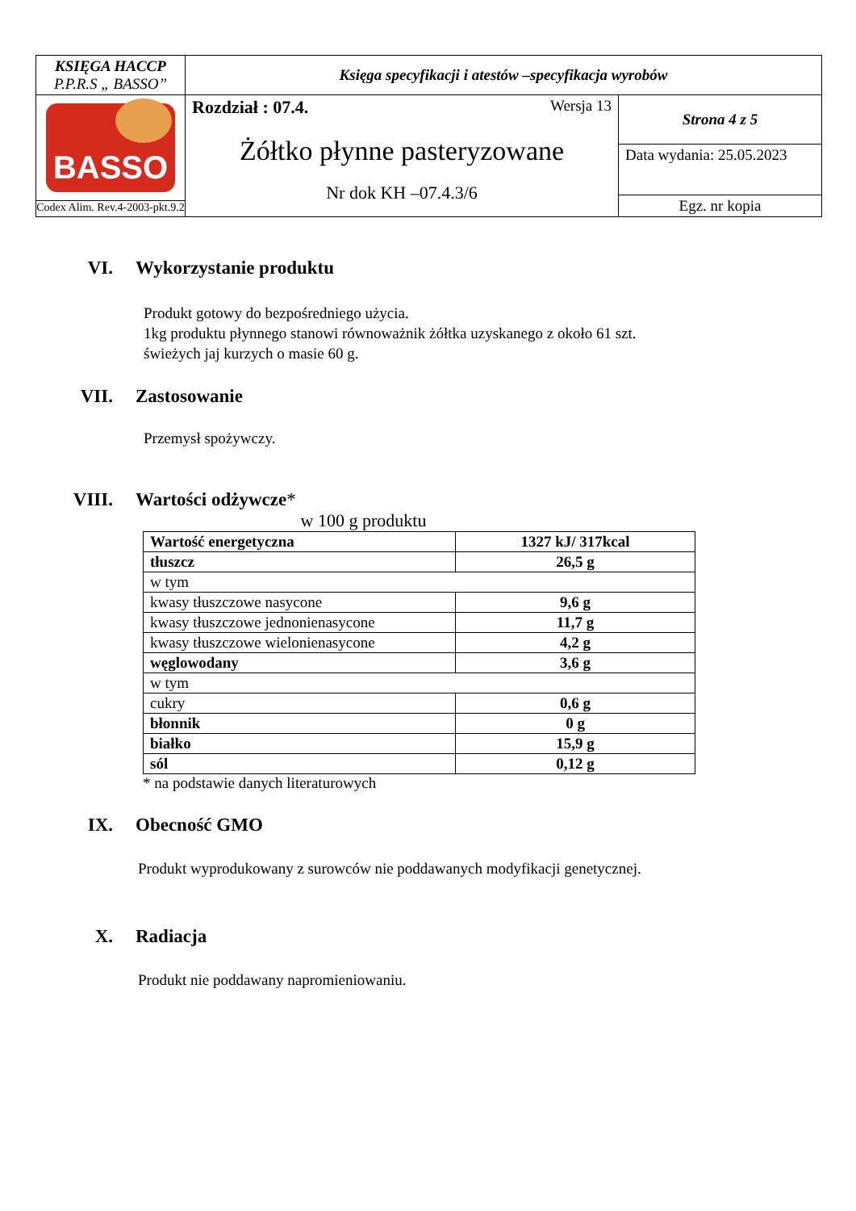| KSIĘGA HACCP P.P.R.S „ BASSO” | Księga specyfikacji i atestów –specyfikacja wyrobów | |
| BASSO Codex Alim. Rev.4-2003-pkt.9.2 | Rozdział : 07.4. Wersja 13 Żółtko płynne pasteryzowane Nr dok KH –07.4.3/6 | Strona 4 z 5 |
| | | Data wydania: 25.05.2023 |
| | | Egz. nr kopia |
VI. Wykorzystanie produktu
Produkt gotowy do bezpośredniego użycia.
1kg produktu płynnego stanowi równoważnik żółtka uzyskanego z około 61 szt.
świeżych jaj kurzych o masie 60 g.
VII. Zastosowanie
Przemysł spożywczy.
VIII. Wartości odżywcze *
w 100 g produktu
| Wartość energetyczna | 1327 kJ/ 317kcal |
| tłuszcz | 26,5 g |
| w tym | |
| kwasy tłuszczowe nasycone | 9,6 g |
| kwasy tłuszczowe jednonienasycone | 11,7 g |
| kwasy tłuszczowe wielonienasycone | 4,2 g |
| węglowodany | 3,6 g |
| w tym | |
| cukry | 0,6 g |
| błonnik | 0 g |
| białko | 15,9 g |
| sól | 0,12 g |
* na podstawie danych literaturowych
IX. Obecność GMO
Produkt wyprodukowany z surowców nie poddawanych modyfikacji genetycznej.
X. Radiacja
Produkt nie poddawany napromieniowaniu.